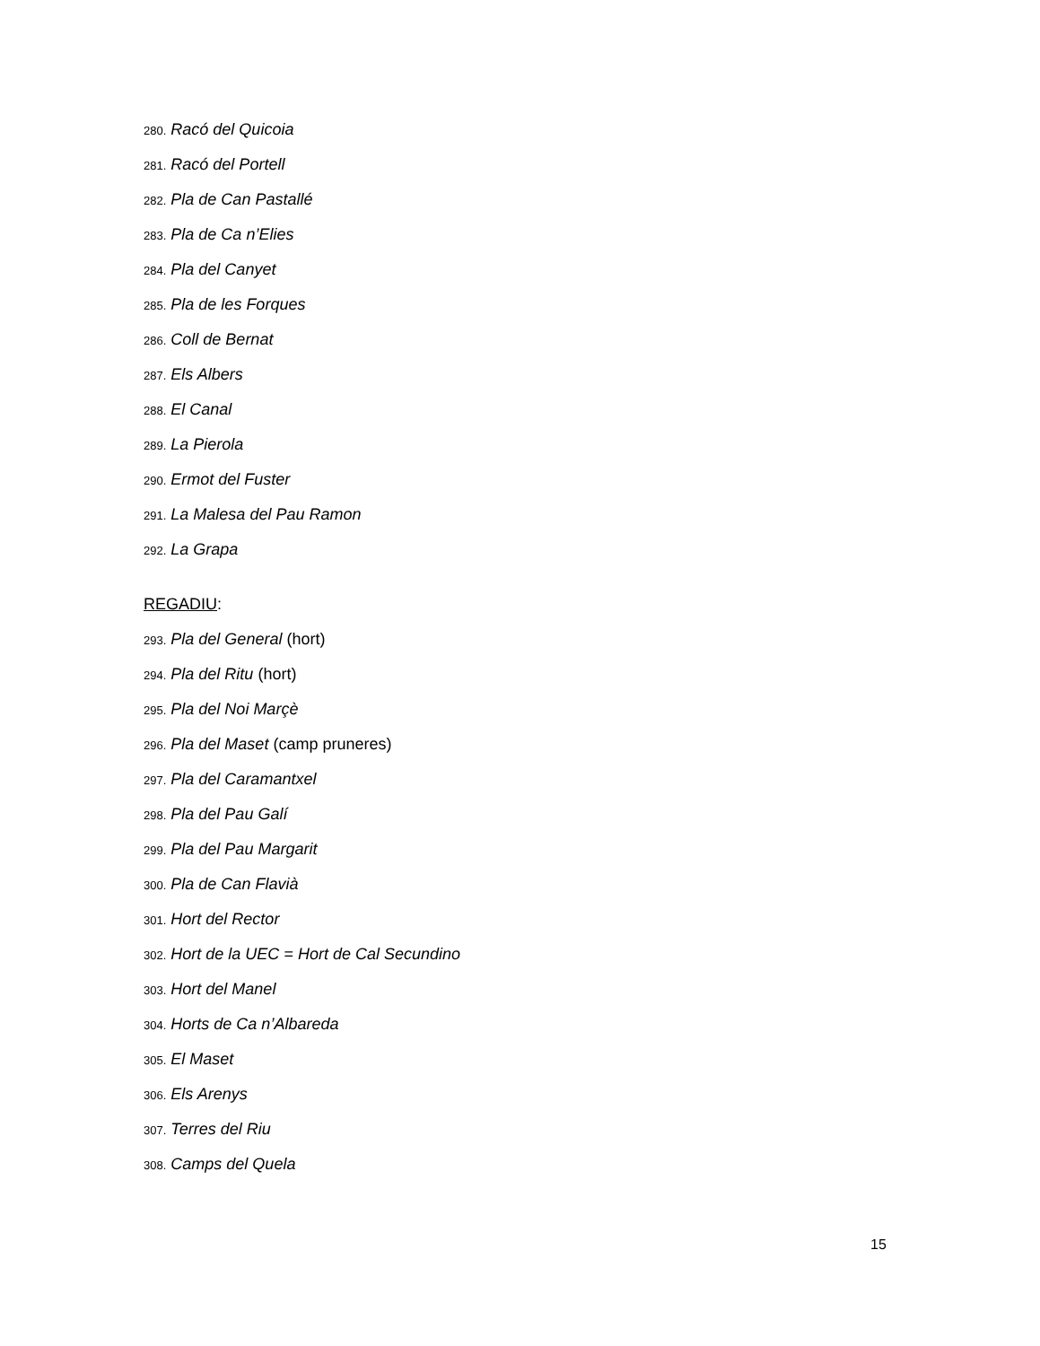280. Racó del Quicoia
281. Racó del Portell
282. Pla de Can Pastallé
283. Pla de Ca n’Elies
284. Pla del Canyet
285. Pla de les Forques
286. Coll de Bernat
287. Els Albers
288. El Canal
289. La Pierola
290. Ermot del Fuster
291. La Malesa del Pau Ramon
292. La Grapa
REGADIU:
293. Pla del General (hort)
294. Pla del Ritu (hort)
295. Pla del Noi Marçè
296. Pla del Maset (camp pruneres)
297. Pla del Caramantxel
298. Pla del Pau Galí
299. Pla del Pau Margarit
300. Pla de Can Flavià
301. Hort del Rector
302. Hort de la UEC = Hort de Cal Secundino
303. Hort del Manel
304. Horts de Ca n’Albareda
305. El Maset
306. Els Arenys
307. Terres del Riu
308. Camps del Quela
15